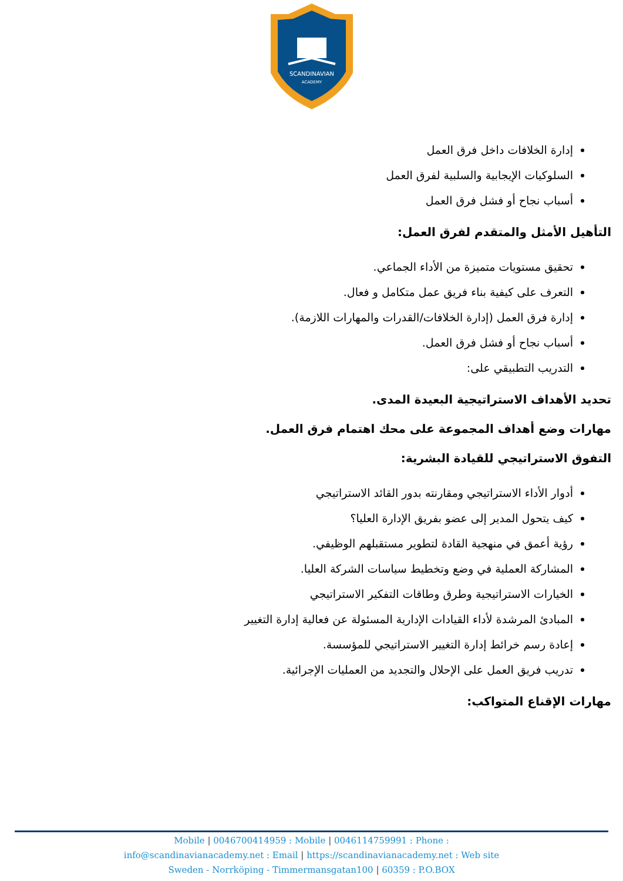SCANDINAVIAN
ACADEMY
إدارة الخلافات داخل فرق العمل
السلوكيات الإيجابية والسلبية لفرق العمل
أسباب نجاح أو فشل فرق العمل
التأهيل الأمثل والمتقدم لفرق العمل:
تحقيق مستويات متميزة من الأداء الجماعي.
التعرف على كيفية بناء فريق عمل متكامل و فعال.
إدارة فرق العمل (إدارة الخلافات/القدرات والمهارات اللازمة).
أسباب نجاح أو فشل فرق العمل.
التدريب التطبيقي على:
تحديد الأهداف الاستراتيجية البعيدة المدى.
مهارات وضع أهداف المجموعة على محك اهتمام فرق العمل.
التفوق الاستراتيجي للقيادة البشرية:
أدوار الأداء الاستراتيجي ومقارنته بدور القائد الاستراتيجي
كيف يتحول المدير إلى عضو بفريق الإدارة العليا؟
رؤية أعمق في منهجية القادة لتطوير مستقبلهم الوظيفي.
المشاركة العملية في وضع وتخطيط سياسات الشركة العليا.
الخيارات الاستراتيجية وطرق وطاقات التفكير الاستراتيجي
المبادئ المرشدة لأداء القيادات الإدارية المسئولة عن فعالية إدارة التغيير
إعادة رسم خرائط إدارة التغيير الاستراتيجي للمؤسسة.
تدريب فريق العمل على الإحلال والتجديد من العمليات الإجرائية.
مهارات الإقناع المتواكب:
Mobile | 0046700414959 : Mobile | 0046114759991 : Phone :
info@scandinavianacademy.net : Email | https://scandinavianacademy.net : Web site
Sweden - Norrköping - Timmermansgatan100 | 60359 : P.O.BOX